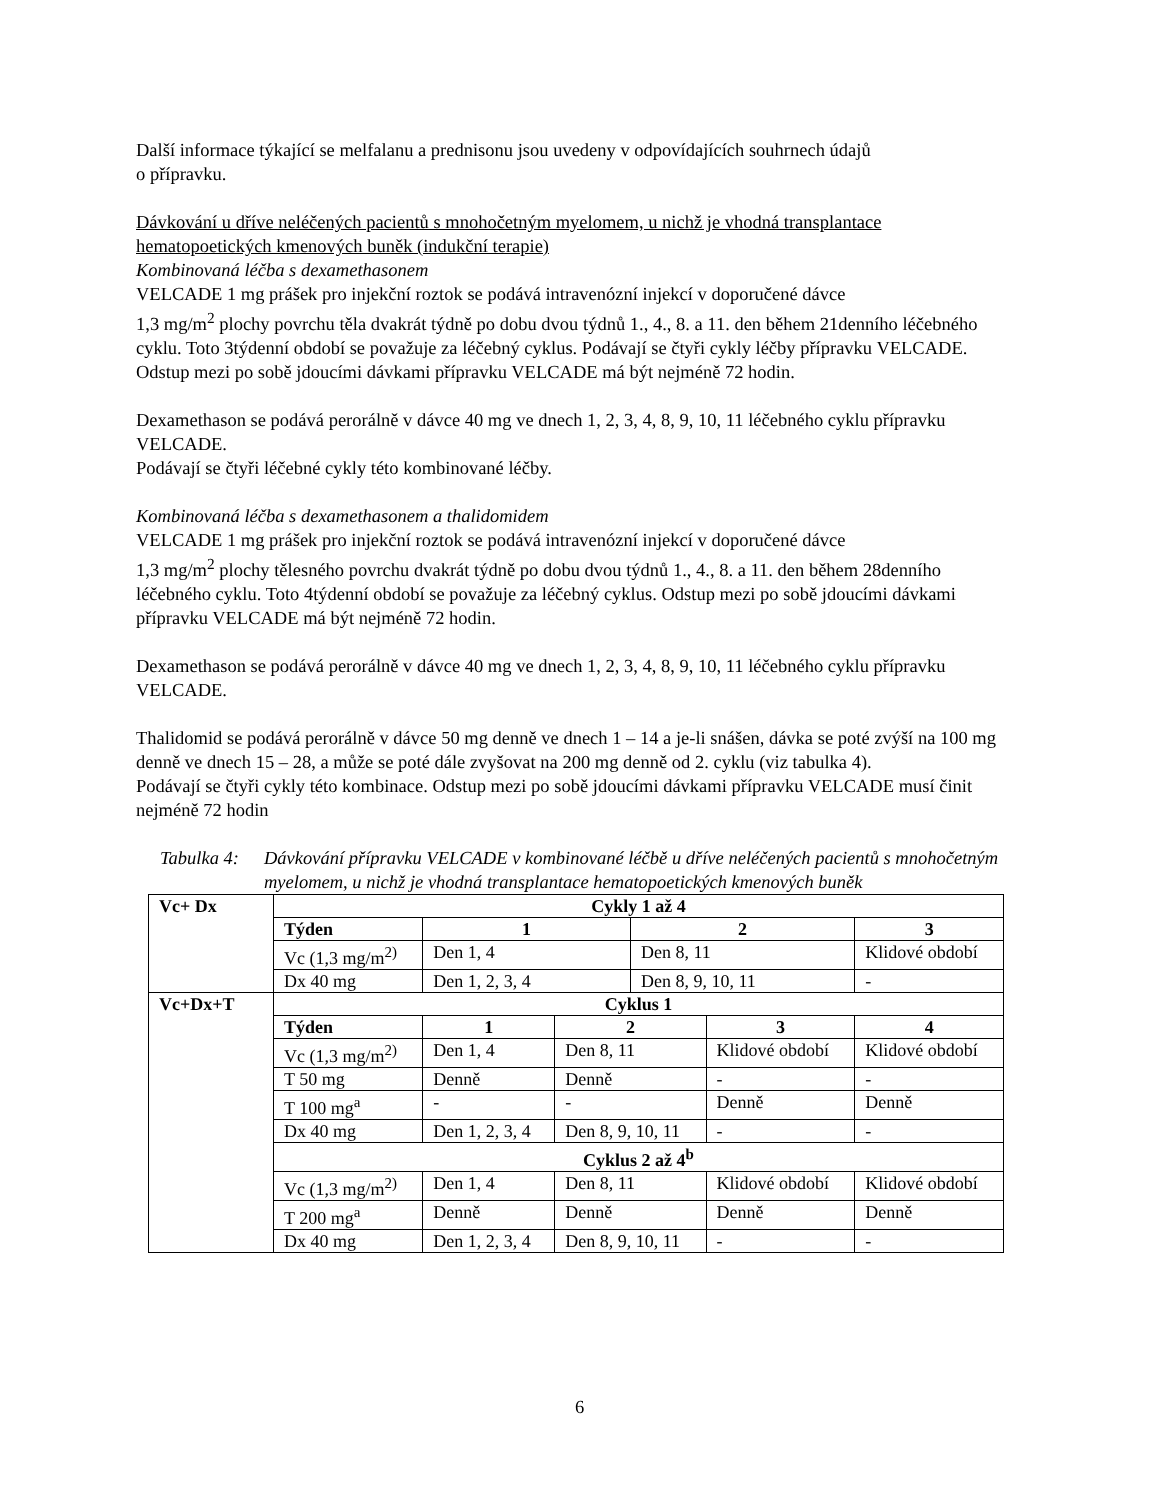Další informace týkající se melfalanu a prednisonu jsou uvedeny v odpovídajících souhrnech údajů
o přípravku.
Dávkování u dříve neléčených pacientů s mnohočetným myelomem, u nichž je vhodná transplantace hematopoetických kmenových buněk (indukční terapie)
Kombinovaná léčba s dexamethasonem
VELCADE 1 mg prášek pro injekční roztok se podává intravenózní injekcí v doporučené dávce
1,3 mg/m<sup>2</sup> plochy povrchu těla dvakrát týdně po dobu dvou týdnů 1., 4., 8. a 11. den během 21denního léčebného cyklu. Toto 3týdenní období se považuje za léčebný cyklus. Podávají se čtyři cykly léčby přípravku VELCADE. Odstup mezi po sobě jdoucími dávkami přípravku VELCADE má být nejméně 72 hodin.
Dexamethason se podává perorálně v dávce 40 mg ve dnech 1, 2, 3, 4, 8, 9, 10, 11 léčebného cyklu přípravku VELCADE.
Podávají se čtyři léčebné cykly této kombinované léčby.
Kombinovaná léčba s dexamethasonem a thalidomidem
VELCADE 1 mg prášek pro injekční roztok se podává intravenózní injekcí v doporučené dávce
1,3 mg/m<sup>2</sup> plochy tělesného povrchu dvakrát týdně po dobu dvou týdnů 1., 4., 8. a 11. den během 28denního léčebného cyklu. Toto 4týdenní období se považuje za léčebný cyklus. Odstup mezi po sobě jdoucími dávkami přípravku VELCADE má být nejméně 72 hodin.
Dexamethason se podává perorálně v dávce 40 mg ve dnech 1, 2, 3, 4, 8, 9, 10, 11 léčebného cyklu přípravku VELCADE.
Thalidomid se podává perorálně v dávce 50 mg denně ve dnech 1 – 14 a je-li snášen, dávka se poté zvýší na 100 mg denně ve dnech 15 – 28, a může se poté dále zvyšovat na 200 mg denně od 2. cyklu (viz tabulka 4).
Podávají se čtyři cykly této kombinace. Odstup mezi po sobě jdoucími dávkami přípravku VELCADE musí činit nejméně 72 hodin
Tabulka 4: Dávkování přípravku VELCADE v kombinované léčbě u dříve neléčených pacientů s mnohočetným myelomem, u nichž je vhodná transplantace hematopoetických kmenových buněk
| Vc+ Dx | Cykly 1 až 4 | | | | | |
| | Týden | 1 | | 2 | | 3 |
| | Vc (1,3 mg/m<sup>2)</sup> | Den 1, 4 | | Den 8, 11 | | Klidové období |
| | Dx 40 mg | Den 1, 2, 3, 4 | | Den 8, 9, 10, 11 | | - |
| Vc+Dx+T | Cyklus 1 | | | | | |
| | Týden | 1 | 2 | | 3 | 4 |
| | Vc (1,3 mg/m<sup>2)</sup> | Den 1, 4 | Den 8, 11 | | Klidové období | Klidové období |
| | T 50 mg | Denně | Denně | | - | - |
| | T 100 mg<sup>a</sup> | - | - | | Denně | Denně |
| | Dx 40 mg | Den 1, 2, 3, 4 | Den 8, 9, 10, 11 | | - | - |
| | Cyklus 2 až 4<sup>b</sup> | | | | | |
| | Vc (1,3 mg/m<sup>2)</sup> | Den 1, 4 | Den 8, 11 | | Klidové období | Klidové období |
| | T 200 mg<sup>a</sup> | Denně | Denně | | Denně | Denně |
| | Dx 40 mg | Den 1, 2, 3, 4 | Den 8, 9, 10, 11 | | - | - |
6